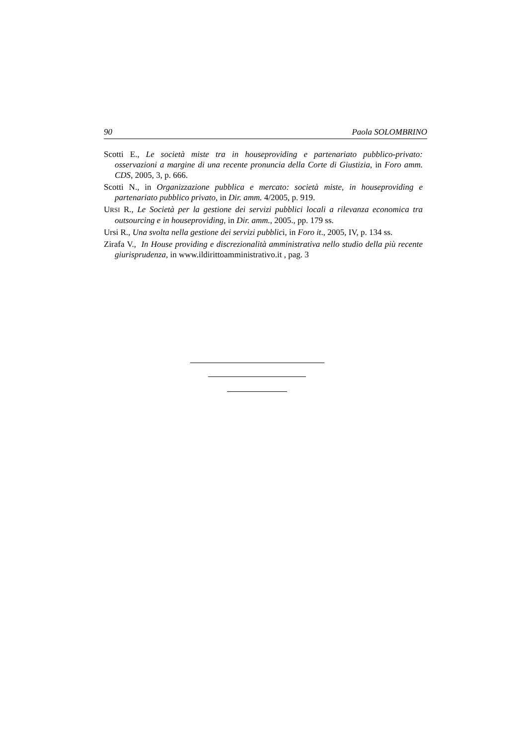90 Paola SOLOMBRINO
Scotti E., Le società miste tra in houseproviding e partenariato pubblico-privato: osservazioni a margine di una recente pronuncia della Corte di Giustizia, in Foro amm. CDS, 2005, 3, p. 666.
Scotti N., in Organizzazione pubblica e mercato: società miste, in houseproviding e partenariato pubblico privato, in Dir. amm. 4/2005, p. 919.
URSI R., Le Società per la gestione dei servizi pubblici locali a rilevanza economica tra outsourcing e in houseproviding, in Dir. amm., 2005., pp. 179 ss.
Ursi R., Una svolta nella gestione dei servizi pubblici, in Foro it., 2005, IV, p. 134 ss.
Zirafa V., In House providing e discrezionalità amministrativa nello studio della più recente giurisprudenza, in www.ildirittoamministrativo.it , pag. 3